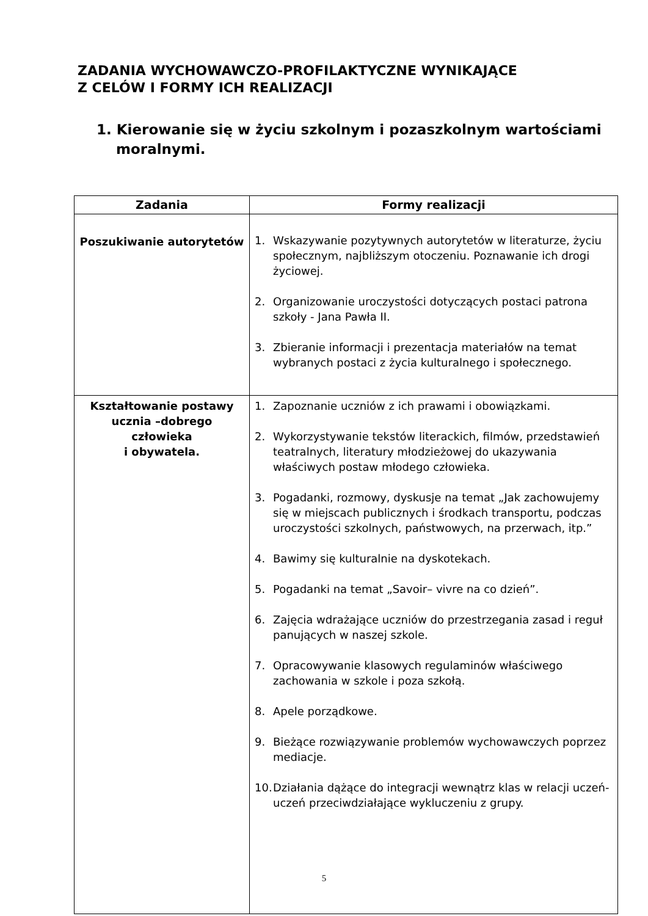ZADANIA WYCHOWAWCZO-PROFILAKTYCZNE WYNIKAJĄCE
Z CELÓW I FORMY ICH REALIZACJI
1. Kierowanie się w życiu szkolnym i pozaszkolnym wartościami
moralnymi.
| Zadania | Formy realizacji |
| --- | --- |
| Poszukiwanie autorytetów | 1. Wskazywanie pozytywnych autorytetów w literaturze, życiu społecznym, najbliższym otoczeniu. Poznawanie ich drogi życiowej. 2. Organizowanie uroczystości dotyczących postaci patrona szkoły - Jana Pawła II. 3. Zbieranie informacji i prezentacja materiałów na temat wybranych postaci z życia kulturalnego i społecznego. |
| Kształtowanie postawy ucznia –dobrego człowieka i obywatela. | 1. Zapoznanie uczniów z ich prawami i obowiązkami. 2. Wykorzystywanie tekstów literackich, filmów, przedstawień teatralnych, literatury młodzieżowej do ukazywania właściwych postaw młodego człowieka. 3. Pogadanki, rozmowy, dyskusje na temat „Jak zachowujemy się w miejscach publicznych i środkach transportu, podczas uroczystości szkolnych, państwowych, na przerwach, itp.” 4. Bawimy się kulturalnie na dyskotekach. 5. Pogadanki na temat „Savoir– vivre na co dzień”. 6. Zajęcia wdrażające uczniów do przestrzegania zasad i reguł panujących w naszej szkole. 7. Opracowywanie klasowych regulaminów właściwego zachowania w szkole i poza szkołą. 8. Apele porządkowe. 9. Bieżące rozwiązywanie problemów wychowawczych poprzez mediacje. 10. Działania dążące do integracji wewnątrz klas w relacji uczeń-uczeń przeciwdziałające wykluczeniu z grupy. |
5